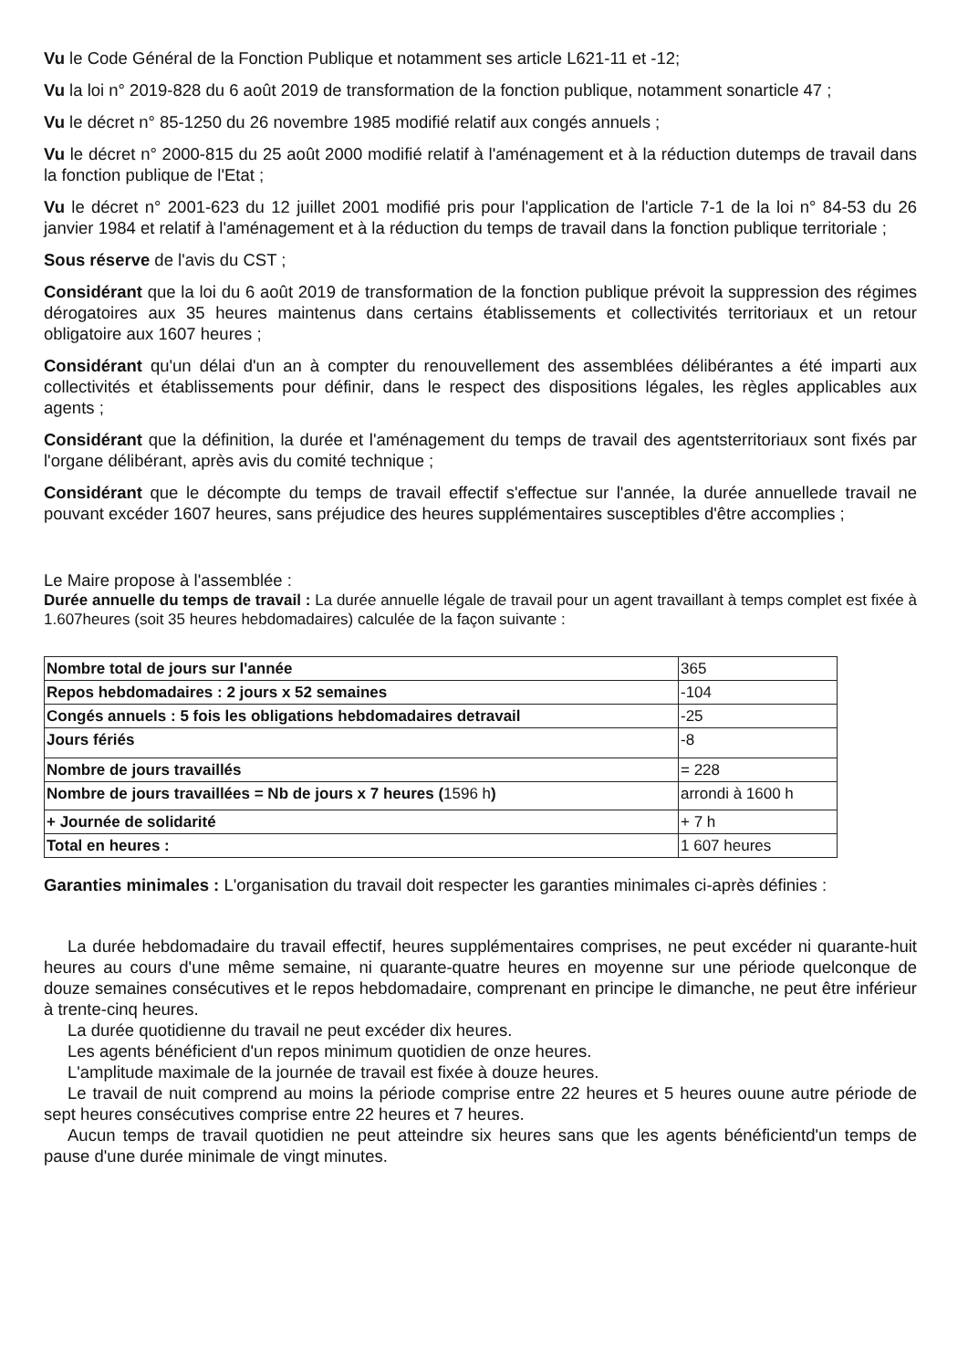Vu le Code Général de la Fonction Publique et notamment ses article L621-11 et -12;
Vu la loi n° 2019-828 du 6 août 2019 de transformation de la fonction publique, notamment sonarticle 47 ;
Vu le décret n° 85-1250 du 26 novembre 1985 modifié relatif aux congés annuels ;
Vu le décret n° 2000-815 du 25 août 2000 modifié relatif à l'aménagement et à la réduction dutemps de travail dans la fonction publique de l'Etat ;
Vu le décret n° 2001-623 du 12 juillet 2001 modifié pris pour l'application de l'article 7-1 de la loi n° 84-53 du 26 janvier 1984 et relatif à l'aménagement et à la réduction du temps de travail dans la fonction publique territoriale ;
Sous réserve de l'avis du CST ;
Considérant que la loi du 6 août 2019 de transformation de la fonction publique prévoit la suppression des régimes dérogatoires aux 35 heures maintenus dans certains établissements et collectivités territoriaux et un retour obligatoire aux 1607 heures ;
Considérant qu'un délai d'un an à compter du renouvellement des assemblées délibérantes a été imparti aux collectivités et établissements pour définir, dans le respect des dispositions légales, les règles applicables aux agents ;
Considérant que la définition, la durée et l'aménagement du temps de travail des agentsterritoriaux sont fixés par l'organe délibérant, après avis du comité technique ;
Considérant que le décompte du temps de travail effectif s'effectue sur l'année, la durée annuellede travail ne pouvant excéder 1607 heures, sans préjudice des heures supplémentaires susceptibles d'être accomplies ;
Le Maire propose à l'assemblée :
Durée annuelle du temps de travail : La durée annuelle légale de travail pour un agent travaillant à temps complet est fixée à 1.607heures (soit 35 heures hebdomadaires) calculée de la façon suivante :
| Nombre total de jours sur l'année | 365 |
| Repos hebdomadaires : 2 jours x 52 semaines | -104 |
| Congés annuels : 5 fois les obligations hebdomadaires detravail | -25 |
| Jours fériés | -8 |
| Nombre de jours travaillés | = 228 |
| Nombre de jours travaillées = Nb de jours x 7 heures ( 1596 h ) | arrondi à 1600 h |
| + Journée de solidarité | + 7 h |
| Total en heures : | 1 607 heures |
Garanties minimales : L'organisation du travail doit respecter les garanties minimales ci-après définies :
La durée hebdomadaire du travail effectif, heures supplémentaires comprises, ne peut excéder ni quarante-huit heures au cours d'une même semaine, ni quarante-quatre heures en moyenne sur une période quelconque de douze semaines consécutives et le repos hebdomadaire, comprenant en principe le dimanche, ne peut être inférieur à trente-cinq heures.
La durée quotidienne du travail ne peut excéder dix heures.
Les agents bénéficient d'un repos minimum quotidien de onze heures.
L'amplitude maximale de la journée de travail est fixée à douze heures.
Le travail de nuit comprend au moins la période comprise entre 22 heures et 5 heures ouune autre période de sept heures consécutives comprise entre 22 heures et 7 heures.
Aucun temps de travail quotidien ne peut atteindre six heures sans que les agents bénéficientd'un temps de pause d'une durée minimale de vingt minutes.